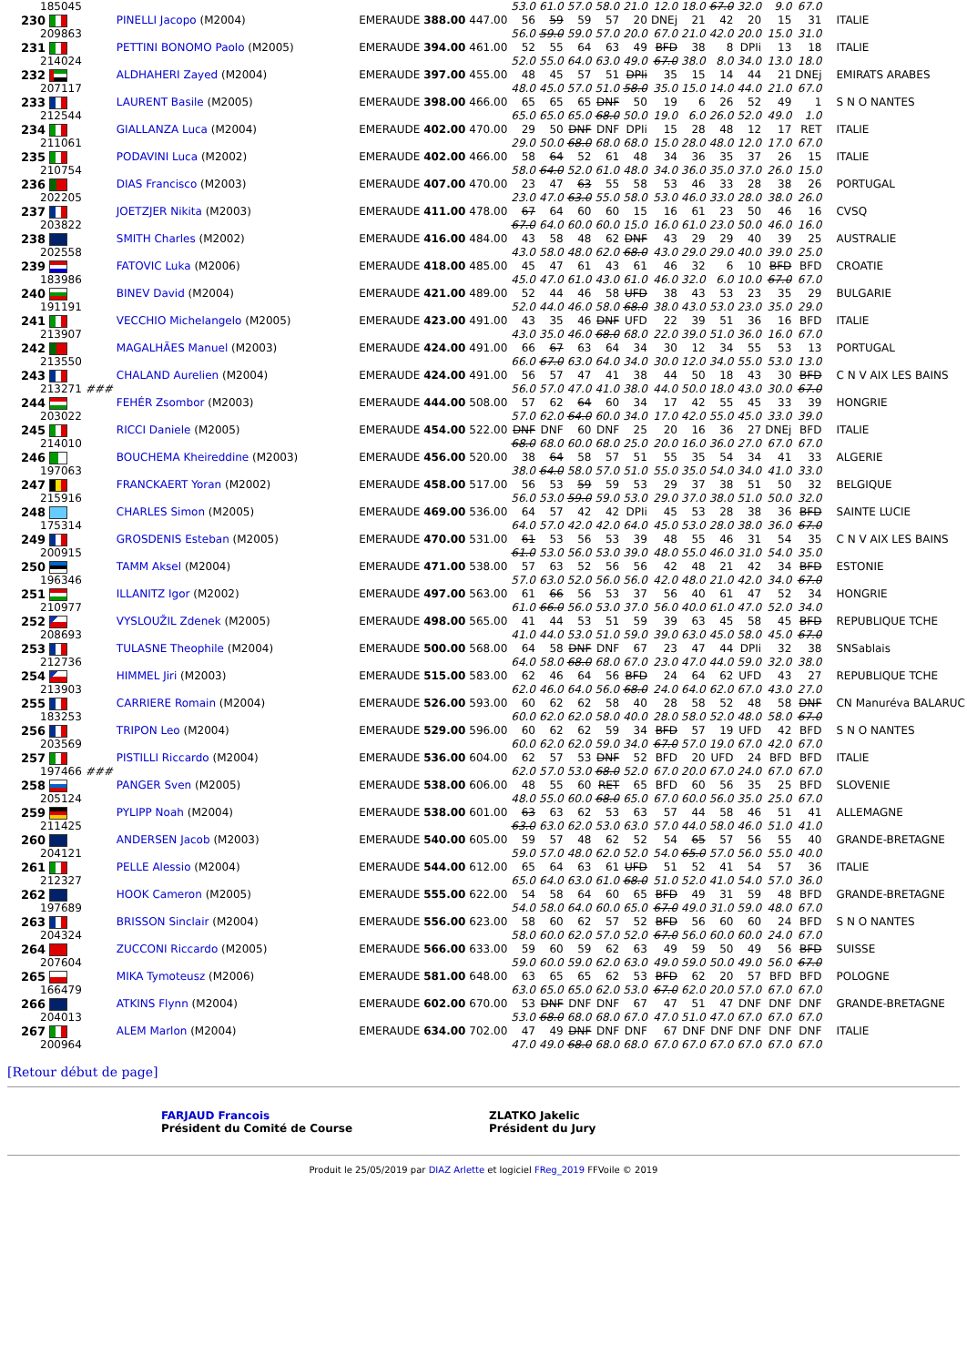| 185045 | | | | 53.0 | 61.0 | 57.0 | 58.0 | 21.0 | 12.0 | 18.0 | 67.0 | 32.0 | 9.0 | 67.0 | |
| 230 | | PINELLI Jacopo (M2004) | EMERAUDE 388.00 447.00 | 56 | 59 | 59 | 57 | 20 | DNEj | 21 | 42 | 20 | 15 | 31 | ITALIE |
| 209863 | | | | 56.0 | 59.0 | 59.0 | 57.0 | 20.0 | 67.0 | 21.0 | 42.0 | 20.0 | 15.0 | 31.0 | |
| 231 | | PETTINI BONOMO Paolo (M2005) | EMERAUDE 394.00 461.00 | 52 | 55 | 64 | 63 | 49 | BFD | 38 | 8 | DPIi | 13 | 18 | ITALIE |
| 214024 | | | | 52.0 | 55.0 | 64.0 | 63.0 | 49.0 | 67.0 | 38.0 | 8.0 | 34.0 | 13.0 | 18.0 | |
| 232 | | ALDHAHERI Zayed (M2004) | EMERAUDE 397.00 455.00 | 48 | 45 | 57 | 51 | DPIi | 35 | 15 | 14 | 44 | 21 | DNEj | EMIRATS ARABES |
| 207117 | | | | 48.0 | 45.0 | 57.0 | 51.0 | 58.0 | 35.0 | 15.0 | 14.0 | 44.0 | 21.0 | 67.0 | |
| 233 | | LAURENT Basile (M2005) | EMERAUDE 398.00 466.00 | 65 | 65 | 65 | DNF | 50 | 19 | 6 | 26 | 52 | 49 | 1 | S N O NANTES |
| 212544 | | | | 65.0 | 65.0 | 65.0 | 68.0 | 50.0 | 19.0 | 6.0 | 26.0 | 52.0 | 49.0 | 1.0 | |
| 234 | | GIALLANZA Luca (M2004) | EMERAUDE 402.00 470.00 | 29 | 50 | DNF | DNF | DPIi | 15 | 28 | 48 | 12 | 17 | RET | ITALIE |
| 211061 | | | | 29.0 | 50.0 | 68.0 | 68.0 | 68.0 | 15.0 | 28.0 | 48.0 | 12.0 | 17.0 | 67.0 | |
| 235 | | PODAVINI Luca (M2002) | EMERAUDE 402.00 466.00 | 58 | 64 | 52 | 61 | 48 | 34 | 36 | 35 | 37 | 26 | 15 | ITALIE |
| 210754 | | | | 58.0 | 64.0 | 52.0 | 61.0 | 48.0 | 34.0 | 36.0 | 35.0 | 37.0 | 26.0 | 15.0 | |
| 236 | | DIAS Francisco (M2003) | EMERAUDE 407.00 470.00 | 23 | 47 | 63 | 55 | 58 | 53 | 46 | 33 | 28 | 38 | 26 | PORTUGAL |
| 202205 | | | | 23.0 | 47.0 | 63.0 | 55.0 | 58.0 | 53.0 | 46.0 | 33.0 | 28.0 | 38.0 | 26.0 | |
| 237 | | JOETZJER Nikita (M2003) | EMERAUDE 411.00 478.00 | 67 | 64 | 60 | 60 | 15 | 16 | 61 | 23 | 50 | 46 | 16 | CVSQ |
| 203822 | | | | 67.0 | 64.0 | 60.0 | 60.0 | 15.0 | 16.0 | 61.0 | 23.0 | 50.0 | 46.0 | 16.0 | |
| 238 | | SMITH Charles (M2002) | EMERAUDE 416.00 484.00 | 43 | 58 | 48 | 62 | DNF | 43 | 29 | 29 | 40 | 39 | 25 | AUSTRALIE |
| 202558 | | | | 43.0 | 58.0 | 48.0 | 62.0 | 68.0 | 43.0 | 29.0 | 29.0 | 40.0 | 39.0 | 25.0 | |
| 239 | | FATOVIC Luka (M2006) | EMERAUDE 418.00 485.00 | 45 | 47 | 61 | 43 | 61 | 46 | 32 | 6 | 10 | BFD | BFD | CROATIE |
| 183986 | | | | 45.0 | 47.0 | 61.0 | 43.0 | 61.0 | 46.0 | 32.0 | 6.0 | 10.0 | 67.0 | 67.0 | |
| 240 | | BINEV David (M2004) | EMERAUDE 421.00 489.00 | 52 | 44 | 46 | 58 | UFD | 38 | 43 | 53 | 23 | 35 | 29 | BULGARIE |
| 191191 | | | | 52.0 | 44.0 | 46.0 | 58.0 | 68.0 | 38.0 | 43.0 | 53.0 | 23.0 | 35.0 | 29.0 | |
| 241 | | VECCHIO Michelangelo (M2005) | EMERAUDE 423.00 491.00 | 43 | 35 | 46 | DNF | UFD | 22 | 39 | 51 | 36 | 16 | BFD | ITALIE |
| 213907 | | | | 43.0 | 35.0 | 46.0 | 68.0 | 68.0 | 22.0 | 39.0 | 51.0 | 36.0 | 16.0 | 67.0 | |
| 242 | | MAGALHÃES Manuel (M2003) | EMERAUDE 424.00 491.00 | 66 | 67 | 63 | 64 | 34 | 30 | 12 | 34 | 55 | 53 | 13 | PORTUGAL |
| 213550 | | | | 66.0 | 67.0 | 63.0 | 64.0 | 34.0 | 30.0 | 12.0 | 34.0 | 55.0 | 53.0 | 13.0 | |
| 243 | | CHALAND Aurelien (M2004) | EMERAUDE 424.00 491.00 | 56 | 57 | 47 | 41 | 38 | 44 | 50 | 18 | 43 | 30 | BFD | C N V AIX LES BAINS |
| 213271 ### | | | | 56.0 | 57.0 | 47.0 | 41.0 | 38.0 | 44.0 | 50.0 | 18.0 | 43.0 | 30.0 | 67.0 | |
| 244 | | FEHÉR Zsombor (M2003) | EMERAUDE 444.00 508.00 | 57 | 62 | 64 | 60 | 34 | 17 | 42 | 55 | 45 | 33 | 39 | HONGRIE |
| 203022 | | | | 57.0 | 62.0 | 64.0 | 60.0 | 34.0 | 17.0 | 42.0 | 55.0 | 45.0 | 33.0 | 39.0 | |
| 245 | | RICCI Daniele (M2005) | EMERAUDE 454.00 522.00 | DNF | DNF | 60 | DNF | 25 | 20 | 16 | 36 | 27 | DNEj | BFD | ITALIE |
| 214010 | | | | 68.0 | 68.0 | 60.0 | 68.0 | 25.0 | 20.0 | 16.0 | 36.0 | 27.0 | 67.0 | 67.0 | |
| 246 | | BOUCHEMA Kheireddine (M2003) | EMERAUDE 456.00 520.00 | 38 | 64 | 58 | 57 | 51 | 55 | 35 | 54 | 34 | 41 | 33 | ALGERIE |
| 197063 | | | | 38.0 | 64.0 | 58.0 | 57.0 | 51.0 | 55.0 | 35.0 | 54.0 | 34.0 | 41.0 | 33.0 | |
| 247 | | FRANCKAERT Yoran (M2002) | EMERAUDE 458.00 517.00 | 56 | 53 | 59 | 59 | 53 | 29 | 37 | 38 | 51 | 50 | 32 | BELGIQUE |
| 215916 | | | | 56.0 | 53.0 | 59.0 | 59.0 | 53.0 | 29.0 | 37.0 | 38.0 | 51.0 | 50.0 | 32.0 | |
| 248 | | CHARLES Simon (M2005) | EMERAUDE 469.00 536.00 | 64 | 57 | 42 | 42 | DPIi | 45 | 53 | 28 | 38 | 36 | BFD | SAINTE LUCIE |
| 175314 | | | | 64.0 | 57.0 | 42.0 | 42.0 | 64.0 | 45.0 | 53.0 | 28.0 | 38.0 | 36.0 | 67.0 | |
| 249 | | GROSDENIS Esteban (M2005) | EMERAUDE 470.00 531.00 | 61 | 53 | 56 | 53 | 39 | 48 | 55 | 46 | 31 | 54 | 35 | C N V AIX LES BAINS |
| 200915 | | | | 61.0 | 53.0 | 56.0 | 53.0 | 39.0 | 48.0 | 55.0 | 46.0 | 31.0 | 54.0 | 35.0 | |
| 250 | | TAMM Aksel (M2004) | EMERAUDE 471.00 538.00 | 57 | 63 | 52 | 56 | 56 | 42 | 48 | 21 | 42 | 34 | BFD | ESTONIE |
| 196346 | | | | 57.0 | 63.0 | 52.0 | 56.0 | 56.0 | 42.0 | 48.0 | 21.0 | 42.0 | 34.0 | 67.0 | |
| 251 | | ILLANITZ Igor (M2002) | EMERAUDE 497.00 563.00 | 61 | 66 | 56 | 53 | 37 | 56 | 40 | 61 | 47 | 52 | 34 | HONGRIE |
| 210977 | | | | 61.0 | 66.0 | 56.0 | 53.0 | 37.0 | 56.0 | 40.0 | 61.0 | 47.0 | 52.0 | 34.0 | |
| 252 | | VYSLOUŽIL Zdenek (M2005) | EMERAUDE 498.00 565.00 | 41 | 44 | 53 | 51 | 59 | 39 | 63 | 45 | 58 | 45 | BFD | REPUBLIQUE TCHE |
| 208693 | | | | 41.0 | 44.0 | 53.0 | 51.0 | 59.0 | 39.0 | 63.0 | 45.0 | 58.0 | 45.0 | 67.0 | |
| 253 | | TULASNE Theophile (M2004) | EMERAUDE 500.00 568.00 | 64 | 58 | DNF | DNF | 67 | 23 | 47 | 44 | DPIi | 32 | 38 | SNSablais |
| 212736 | | | | 64.0 | 58.0 | 68.0 | 68.0 | 67.0 | 23.0 | 47.0 | 44.0 | 59.0 | 32.0 | 38.0 | |
| 254 | | HIMMEL Jiri (M2003) | EMERAUDE 515.00 583.00 | 62 | 46 | 64 | 56 | BFD | 24 | 64 | 62 | UFD | 43 | 27 | REPUBLIQUE TCHE |
| 213903 | | | | 62.0 | 46.0 | 64.0 | 56.0 | 68.0 | 24.0 | 64.0 | 62.0 | 67.0 | 43.0 | 27.0 | |
| 255 | | CARRIERE Romain (M2004) | EMERAUDE 526.00 593.00 | 60 | 62 | 62 | 58 | 40 | 28 | 58 | 52 | 48 | 58 | DNF | CN Manuréva BALARUC |
| 183253 | | | | 60.0 | 62.0 | 62.0 | 58.0 | 40.0 | 28.0 | 58.0 | 52.0 | 48.0 | 58.0 | 67.0 | |
| 256 | | TRIPON Leo (M2004) | EMERAUDE 529.00 596.00 | 60 | 62 | 62 | 59 | 34 | BFD | 57 | 19 | UFD | 42 | BFD | S N O NANTES |
| 203569 | | | | 60.0 | 62.0 | 62.0 | 59.0 | 34.0 | 67.0 | 57.0 | 19.0 | 67.0 | 42.0 | 67.0 | |
| 257 | | PISTILLI Riccardo (M2004) | EMERAUDE 536.00 604.00 | 62 | 57 | 53 | DNF | 52 | BFD | 20 | UFD | 24 | BFD | BFD | ITALIE |
| 197466 ### | | | | 62.0 | 57.0 | 53.0 | 68.0 | 52.0 | 67.0 | 20.0 | 67.0 | 24.0 | 67.0 | 67.0 | |
| 258 | | PANGER Sven (M2005) | EMERAUDE 538.00 606.00 | 48 | 55 | 60 | RET | 65 | BFD | 60 | 56 | 35 | 25 | BFD | SLOVENIE |
| 205124 | | | | 48.0 | 55.0 | 60.0 | 68.0 | 65.0 | 67.0 | 60.0 | 56.0 | 35.0 | 25.0 | 67.0 | |
| 259 | | PYLIPP Noah (M2004) | EMERAUDE 538.00 601.00 | 63 | 63 | 62 | 53 | 63 | 57 | 44 | 58 | 46 | 51 | 41 | ALLEMAGNE |
| 211425 | | | | 63.0 | 63.0 | 62.0 | 53.0 | 63.0 | 57.0 | 44.0 | 58.0 | 46.0 | 51.0 | 41.0 | |
| 260 | | ANDERSEN Jacob (M2003) | EMERAUDE 540.00 605.00 | 59 | 57 | 48 | 62 | 52 | 54 | 65 | 57 | 56 | 55 | 40 | GRANDE-BRETAGNE |
| 204121 | | | | 59.0 | 57.0 | 48.0 | 62.0 | 52.0 | 54.0 | 65.0 | 57.0 | 56.0 | 55.0 | 40.0 | |
| 261 | | PELLE Alessio (M2004) | EMERAUDE 544.00 612.00 | 65 | 64 | 63 | 61 | UFD | 51 | 52 | 41 | 54 | 57 | 36 | ITALIE |
| 212327 | | | | 65.0 | 64.0 | 63.0 | 61.0 | 68.0 | 51.0 | 52.0 | 41.0 | 54.0 | 57.0 | 36.0 | |
| 262 | | HOOK Cameron (M2005) | EMERAUDE 555.00 622.00 | 54 | 58 | 64 | 60 | 65 | BFD | 49 | 31 | 59 | 48 | BFD | GRANDE-BRETAGNE |
| 197689 | | | | 54.0 | 58.0 | 64.0 | 60.0 | 65.0 | 67.0 | 49.0 | 31.0 | 59.0 | 48.0 | 67.0 | |
| 263 | | BRISSON Sinclair (M2004) | EMERAUDE 556.00 623.00 | 58 | 60 | 62 | 57 | 52 | BFD | 56 | 60 | 60 | 24 | BFD | S N O NANTES |
| 204324 | | | | 58.0 | 60.0 | 62.0 | 57.0 | 52.0 | 67.0 | 56.0 | 60.0 | 60.0 | 24.0 | 67.0 | |
| 264 | | ZUCCONI Riccardo (M2005) | EMERAUDE 566.00 633.00 | 59 | 60 | 59 | 62 | 63 | 49 | 59 | 50 | 49 | 56 | BFD | SUISSE |
| 207604 | | | | 59.0 | 60.0 | 59.0 | 62.0 | 63.0 | 49.0 | 59.0 | 50.0 | 49.0 | 56.0 | 67.0 | |
| 265 | | MIKA Tymoteusz (M2006) | EMERAUDE 581.00 648.00 | 63 | 65 | 65 | 62 | 53 | BFD | 62 | 20 | 57 | BFD | BFD | POLOGNE |
| 166479 | | | | 63.0 | 65.0 | 65.0 | 62.0 | 53.0 | 67.0 | 62.0 | 20.0 | 57.0 | 67.0 | 67.0 | |
| 266 | | ATKINS Flynn (M2004) | EMERAUDE 602.00 670.00 | 53 | DNF | DNF | DNF | 67 | 47 | 51 | 47 | DNF | DNF | DNF | GRANDE-BRETAGNE |
| 204013 | | | | 53.0 | 68.0 | 68.0 | 68.0 | 67.0 | 47.0 | 51.0 | 47.0 | 67.0 | 67.0 | 67.0 | |
| 267 | | ALEM Marlon (M2004) | EMERAUDE 634.00 702.00 | 47 | 49 | DNF | DNF | DNF | 67 | DNF | DNF | DNF | DNF | DNF | ITALIE |
| 200964 | | | | 47.0 | 49.0 | 68.0 | 68.0 | 68.0 | 67.0 | 67.0 | 67.0 | 67.0 | 67.0 | 67.0 | |
[Retour début de page]
FARJAUD Francois
Président du Comité de Course
ZLATKO Jakelic
Président du Jury
Produit le 25/05/2019 par DIAZ Arlette et logiciel FReg_2019 FFVoile © 2019